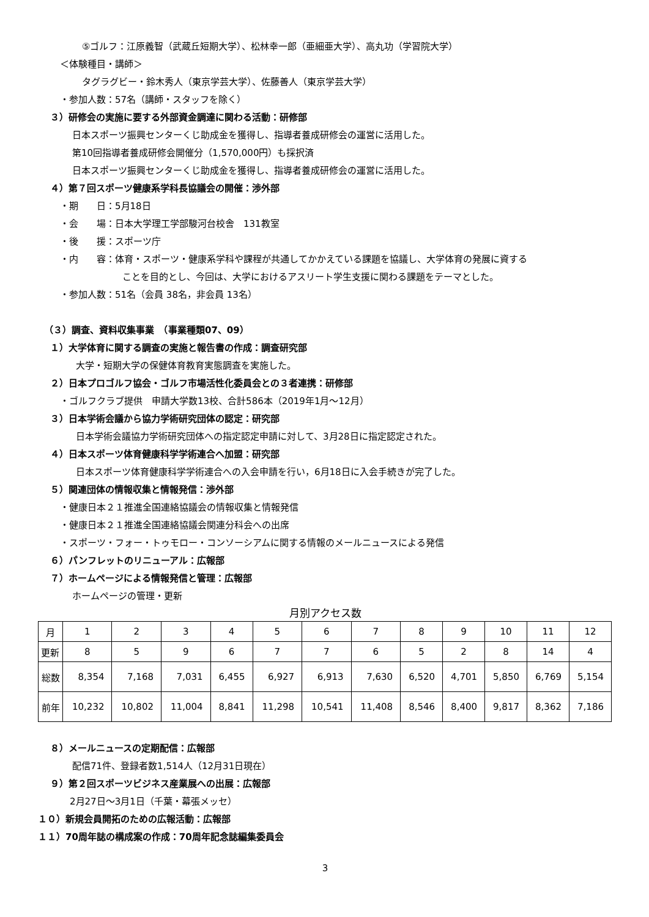⑤ゴルフ：江原義智（武蔵丘短期大学）、松林幸一郎（亜細亜大学）、高丸功（学習院大学）
＜体験種目・講師＞
タグラグビー・鈴木秀人（東京学芸大学）、佐藤善人（東京学芸大学）
・参加人数：57名（講師・スタッフを除く）
３）研修会の実施に要する外部資金調達に関わる活動：研修部
日本スポーツ振興センターくじ助成金を獲得し、指導者養成研修会の運営に活用した。
第10回指導者養成研修会開催分（1,570,000円）も採択済
日本スポーツ振興センターくじ助成金を獲得し、指導者養成研修会の運営に活用した。
４）第７回スポーツ健康系学科長協議会の開催：渉外部
・期　　日：5月18日
・会　　場：日本大学理工学部駿河台校舎　131教室
・後　　援：スポーツ庁
・内　　容：体育・スポーツ・健康系学科や課程が共通してかかえている課題を協議し、大学体育の発展に資する
ことを目的とし、今回は、大学におけるアスリート学生支援に関わる課題をテーマとした。
・参加人数：51名（会員 38名，非会員 13名）
（３）調査、資料収集事業　（事業種類07、09）
１）大学体育に関する調査の実施と報告書の作成：調査研究部
大学・短期大学の保健体育教育実態調査を実施した。
２）日本プロゴルフ協会・ゴルフ市場活性化委員会との３者連携：研修部
・ゴルフクラブ提供　申請大学数13校、合計586本（2019年1月～12月）
３）日本学術会議から協力学術研究団体の認定：研究部
日本学術会議協力学術研究団体への指定認定申請に対して、3月28日に指定認定された。
４）日本スポーツ体育健康科学学術連合へ加盟：研究部
日本スポーツ体育健康科学学術連合への入会申請を行い，6月18日に入会手続きが完了した。
５）関連団体の情報収集と情報発信：渉外部
・健康日本２１推進全国連絡協議会の情報収集と情報発信
・健康日本２１推進全国連絡協議会関連分科会への出席
・スポーツ・フォー・トゥモロー・コンソーシアムに関する情報のメールニュースによる発信
６）パンフレットのリニューアル：広報部
７）ホームページによる情報発信と管理：広報部
ホームページの管理・更新
月別アクセス数
| 月 | 1 | 2 | 3 | 4 | 5 | 6 | 7 | 8 | 9 | 10 | 11 | 12 |
| 更新 | 8 | 5 | 9 | 6 | 7 | 7 | 6 | 5 | 2 | 8 | 14 | 4 |
| 総数 | 8,354 | 7,168 | 7,031 | 6,455 | 6,927 | 6,913 | 7,630 | 6,520 | 4,701 | 5,850 | 6,769 | 5,154 |
| 前年 | 10,232 | 10,802 | 11,004 | 8,841 | 11,298 | 10,541 | 11,408 | 8,546 | 8,400 | 9,817 | 8,362 | 7,186 |
８）メールニュースの定期配信：広報部
配信71件、登録者数1,514人（12月31日現在）
９）第２回スポーツビジネス産業展への出展：広報部
2月27日～3月1日（千葉・幕張メッセ）
１０）新規会員開拓のための広報活動：広報部
１１）70周年誌の構成案の作成：70周年記念誌編集委員会
3